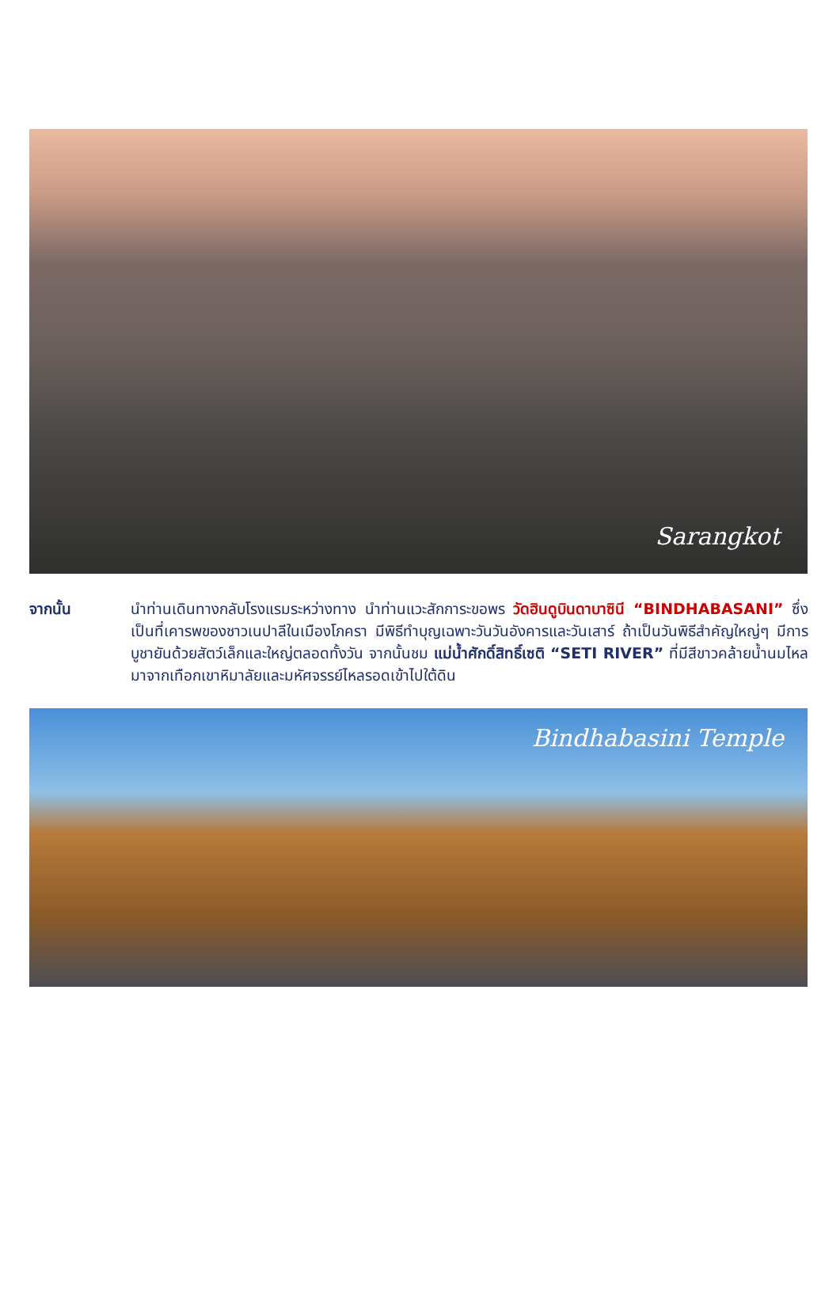Sarangkot
จากนั้น นำท่านเดินทางกลับโรงแรมระหว่างทาง นำท่านแวะสักการะขอพร วัดฮินดูบินดาบาซินี “BINDHABASANI” ซึ่งเป็นที่เคารพของชาวเนปาลีในเมืองโภครา มีพิธีทำบุญเฉพาะวันวันอังคารและวันเสาร์ ถ้าเป็นวันพิธีสำคัญใหญ่ๆ มีการบูชายันด้วยสัตว์เล็กและใหญ่ตลอดทั้งวัน จากนั้นชม แม่น้ำศักดิ์สิทธิ์เซติ “SETI RIVER” ที่มีสีขาวคล้ายน้ำนมไหลมาจากเทือกเขาหิมาลัยและมหัศจรรย์ไหลรอดเข้าไปใต้ดิน
Bindhabasini Temple